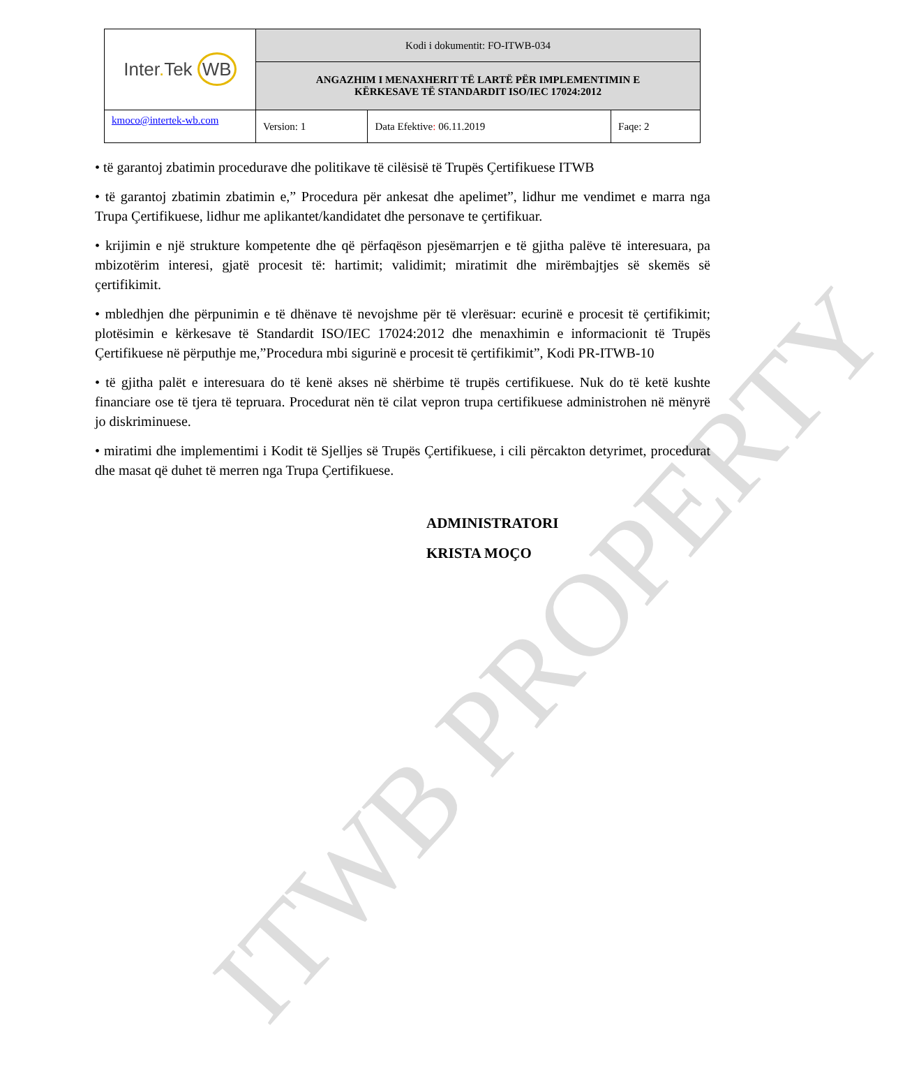ITWB PROPERTY
| Inter . Tek WB | Kodi i dokumentit: FO-ITWB-034 | | |
| | ANGAZHIM I MENAXHERIT TË LARTË PËR IMPLEMENTIMIN E KËRKESAVE TË STANDARDIT ISO/IEC 17024:2012 | | |
| kmoco@intertek-wb.com | Version: 1 | Data Efektive : 06.11.2019 | Faqe: 2 |
• të garantoj zbatimin procedurave dhe politikave të cilësisë të Trupës Çertifikuese ITWB
• të garantoj zbatimin zbatimin e,” Procedura për ankesat dhe apelimet”, lidhur me vendimet e marra nga Trupa Çertifikuese, lidhur me aplikantet/kandidatet dhe personave te çertifikuar.
• krijimin e një strukture kompetente dhe që përfaqëson pjesëmarrjen e të gjitha palëve të interesuara, pa mbizotërim interesi, gjatë procesit të: hartimit; validimit; miratimit dhe mirëmbajtjes së skemës së çertifikimit.
• mbledhjen dhe përpunimin e të dhënave të nevojshme për të vlerësuar: ecurinë e procesit të çertifikimit; plotësimin e kërkesave të Standardit ISO/IEC 17024:2012 dhe menaxhimin e informacionit të Trupës Çertifikuese në përputhje me,”Procedura mbi sigurinë e procesit të çertifikimit”, Kodi PR-ITWB-10
• të gjitha palët e interesuara do të kenë akses në shërbime të trupës certifikuese. Nuk do të ketë kushte financiare ose të tjera të tepruara. Procedurat nën të cilat vepron trupa certifikuese administrohen në mënyrë jo diskriminuese.
• miratimi dhe implementimi i Kodit të Sjelljes së Trupës Çertifikuese, i cili përcakton detyrimet, procedurat dhe masat që duhet të merren nga Trupa Çertifikuese.
ADMINISTRATORI
KRISTA MOÇO